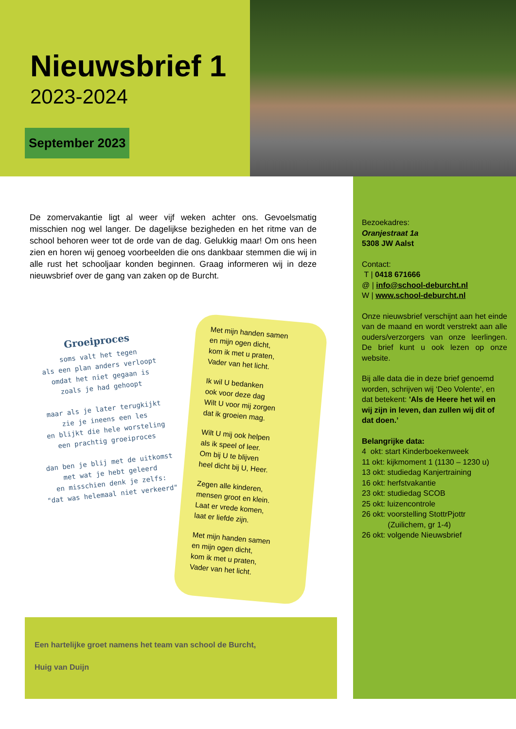Nieuwsbrief 1
2023-2024
September 2023
De zomervakantie ligt al weer vijf weken achter ons. Gevoelsmatig misschien nog wel langer. De dagelijkse bezigheden en het ritme van de school behoren weer tot de orde van de dag. Gelukkig maar! Om ons heen zien en horen wij genoeg voorbeelden die ons dankbaar stemmen die wij in alle rust het schooljaar konden beginnen. Graag informeren wij in deze nieuwsbrief over de gang van zaken op de Burcht.
Groeiproces
soms valt het tegen
als een plan anders verloopt
omdat het niet gegaan is
zoals je had gehoopt
maar als je later terugkijkt
zie je ineens een les
en blijkt die hele worsteling
een prachtig groeiproces
dan ben je blij met de uitkomst
met wat je hebt geleerd
en misschien denk je zelfs:
"dat was helemaal niet verkeerd"
Met mijn handen samen
en mijn ogen dicht,
kom ik met u praten,
Vader van het licht.
Ik wil U bedanken
ook voor deze dag
Wilt U voor mij zorgen
dat ik groeien mag.
Wilt U mij ook helpen
als ik speel of leer.
Om bij U te blijven
heel dicht bij U, Heer.
Zegen alle kinderen,
mensen groot en klein.
Laat er vrede komen,
laat er liefde zijn.
Met mijn handen samen
en mijn ogen dicht,
kom ik met u praten,
Vader van het licht.
Een hartelijke groet namens het team van school de Burcht,
Huig van Duijn
Bezoekadres:
Oranjestraat 1a
5308 JW Aalst
Contact:
T | 0418 671666
@ | info@school-deburcht.nl
W | www.school-deburcht.nl
Onze nieuwsbrief verschijnt aan het einde van de maand en wordt verstrekt aan alle ouders/verzorgers van onze leerlingen. De brief kunt u ook lezen op onze website.
Bij alle data die in deze brief genoemd worden, schrijven wij ‘Deo Volente’, en dat betekent: 'Als de Heere het wil en wij zijn in leven, dan zullen wij dit of dat doen.’
Belangrijke data:
4 okt: start Kinderboekenweek
11 okt: kijkmoment 1 (1130 – 1230 u)
13 okt: studiedag Kanjertraining
16 okt: herfstvakantie
23 okt: studiedag SCOB
25 okt: luizencontrole
26 okt: voorstelling StottrPjottr
(Zuilichem, gr 1-4)
26 okt: volgende Nieuwsbrief